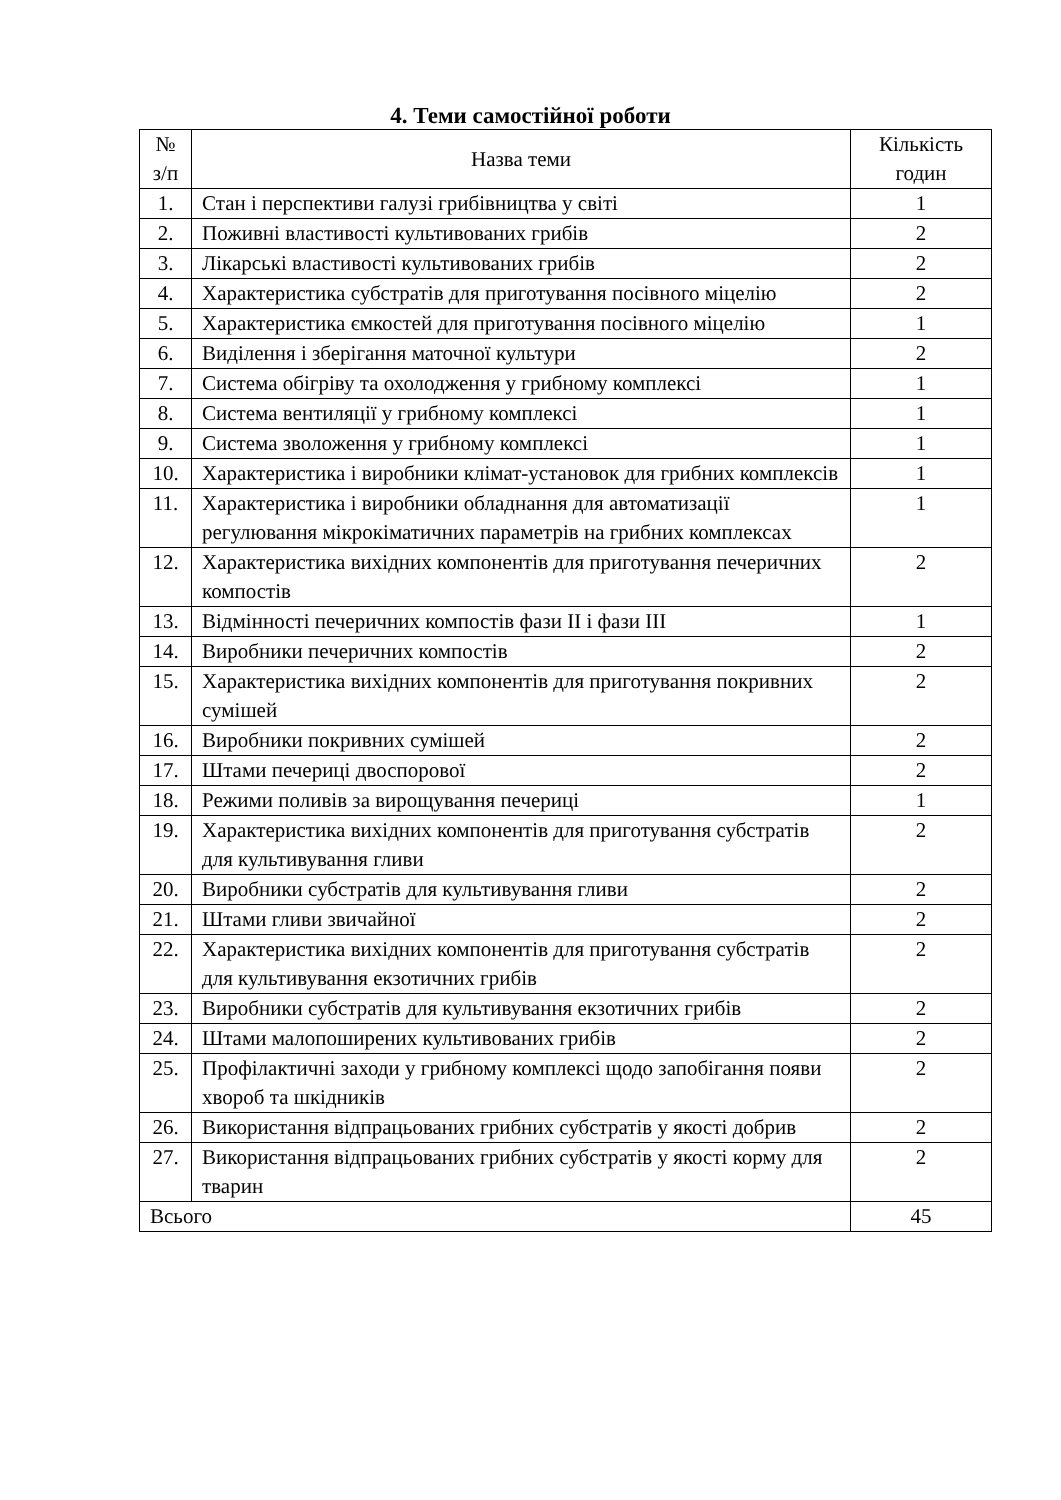4. Теми самостійної роботи
| № з/п | Назва теми | Кількість годин |
| --- | --- | --- |
| 1. | Стан і перспективи галузі грибівництва у світі | 1 |
| 2. | Поживні властивості культивованих грибів | 2 |
| 3. | Лікарські властивості культивованих грибів | 2 |
| 4. | Характеристика субстратів для приготування посівного міцелію | 2 |
| 5. | Характеристика ємкостей для приготування посівного міцелію | 1 |
| 6. | Виділення і зберігання маточної культури | 2 |
| 7. | Система обігріву та охолодження у грибному комплексі | 1 |
| 8. | Система вентиляції у грибному комплексі | 1 |
| 9. | Система зволоження у грибному комплексі | 1 |
| 10. | Характеристика і виробники клімат-установок для грибних комплексів | 1 |
| 11. | Характеристика і виробники обладнання для автоматизації регулювання мікрокіматичних параметрів на грибних комплексах | 1 |
| 12. | Характеристика вихідних компонентів для приготування печеричних компостів | 2 |
| 13. | Відмінності печеричних компостів фази II і фази III | 1 |
| 14. | Виробники печеричних компостів | 2 |
| 15. | Характеристика вихідних компонентів для приготування покривних сумішей | 2 |
| 16. | Виробники покривних сумішей | 2 |
| 17. | Штами печериці двоспорової | 2 |
| 18. | Режими поливів за вирощування печериці | 1 |
| 19. | Характеристика вихідних компонентів для приготування субстратів для культивування гливи | 2 |
| 20. | Виробники субстратів для культивування гливи | 2 |
| 21. | Штами гливи звичайної | 2 |
| 22. | Характеристика вихідних компонентів для приготування субстратів для культивування екзотичних грибів | 2 |
| 23. | Виробники субстратів для культивування екзотичних грибів | 2 |
| 24. | Штами малопоширених культивованих грибів | 2 |
| 25. | Профілактичні заходи у грибному комплексі щодо запобігання появи хвороб та шкідників | 2 |
| 26. | Використання відпрацьованих грибних субстратів у якості добрив | 2 |
| 27. | Використання відпрацьованих грибних субстратів у якості корму для тварин | 2 |
| Всього | | 45 |